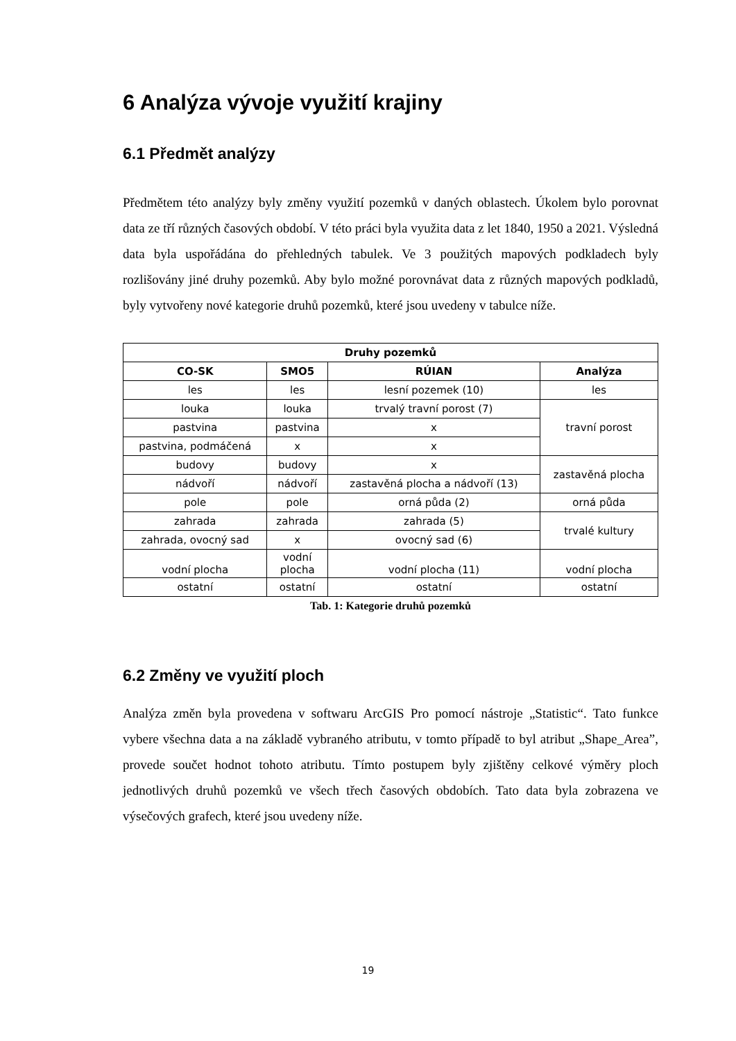6 Analýza vývoje využití krajiny
6.1 Předmět analýzy
Předmětem této analýzy byly změny využití pozemků v daných oblastech. Úkolem bylo porovnat data ze tří různých časových období. V této práci byla využita data z let 1840, 1950 a 2021. Výsledná data byla uspořádána do přehledných tabulek. Ve 3 použitých mapových podkladech byly rozlišovány jiné druhy pozemků. Aby bylo možné porovnávat data z různých mapových podkladů, byly vytvořeny nové kategorie druhů pozemků, které jsou uvedeny v tabulce níže.
| Druhy pozemků | | | |
| --- | --- | --- | --- |
| CO-SK | SMO5 | RÚIAN | Analýza |
| les | les | lesní pozemek (10) | les |
| louka | louka | trvalý travní porost (7) | travní porost |
| pastvina | pastvina | x | |
| pastvina, podmáčená | x | x | |
| budovy | budovy | x | zastavěná plocha |
| nádvoří | nádvoří | zastavěná plocha a nádvoří (13) | |
| pole | pole | orná půda (2) | orná půda |
| zahrada | zahrada | zahrada (5) | trvalé kultury |
| zahrada, ovocný sad | x | ovocný sad (6) | |
| vodní plocha | vodní plocha | vodní plocha (11) | vodní plocha |
| ostatní | ostatní | ostatní | ostatní |
Tab. 1: Kategorie druhů pozemků
6.2 Změny ve využití ploch
Analýza změn byla provedena v softwaru ArcGIS Pro pomocí nástroje „Statistic“. Tato funkce vybere všechna data a na základě vybraného atributu, v tomto případě to byl atribut „Shape_Area”, provede součet hodnot tohoto atributu. Tímto postupem byly zjištěny celkové výměry ploch jednotlivých druhů pozemků ve všech třech časových obdobích. Tato data byla zobrazena ve výsečových grafech, které jsou uvedeny níže.
19